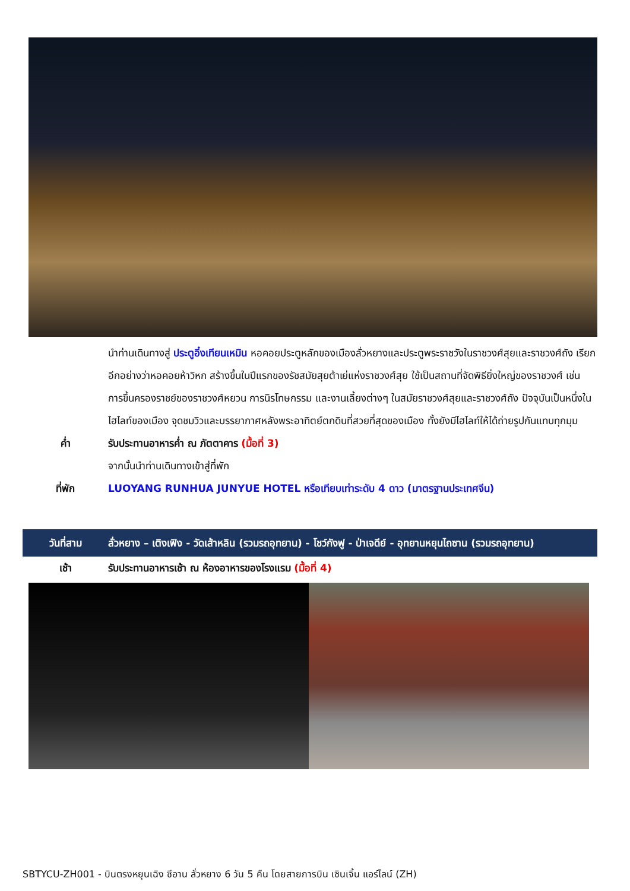นำท่านเดินทางสู่ ประตูอิ๋งเทียนเหมิน หอคอยประตูหลักของเมืองลั่วหยางและประตูพระราชวังในราชวงศ์สุยและราชวงศ์ถัง เรียกอีกอย่างว่าหอคอยห้าวิหก สร้างขึ้นในปีแรกของรัชสมัยสุยต้าเย่แห่งราชวงศ์สุย ใช้เป็นสถานที่จัดพิธียิ่งใหญ่ของราชวงศ์ เช่น การขึ้นครองราชย์ของราชวงศ์หยวน การนิรโทษกรรม และงานเลี้ยงต่างๆ ในสมัยราชวงศ์สุยและราชวงศ์ถัง ปัจจุบันเป็นหนึ่งในไฮไลท์ของเมือง จุดชมวิวและบรรยากาศหลังพระอาทิตย์ตกดินที่สวยที่สุดของเมือง ทั้งยังมีไฮไลท์ให้ได้ถ่ายรูปกันแทบทุกมุม
ค่ำ รับประทานอาหารค่ำ ณ ภัตตาคาร (มื้อที่ 3)
จากนั้นนำท่านเดินทางเข้าสู่ที่พัก
ที่พัก LUOYANG RUNHUA JUNYUE HOTEL หรือเทียบเท่าระดับ 4 ดาว (มาตรฐานประเทศจีน)
วันที่สาม ลั่วหยาง – เติงเฟิง - วัดเส้าหลิน (รวมรถอุทยาน) - โชว์กังฟู - ป่าเจดีย์ - อุทยานหยุนไถซาน (รวมรถอุทยาน)
เช้า รับประทานอาหารเช้า ณ ห้องอาหารของโรงแรม (มื้อที่ 4)
SBTYCU-ZH001 - บินตรงหยุนเฉิง ซีอาน ลั่วหยาง 6 วัน 5 คืน โดยสายการบิน เซินเจิ้น แอร์ไลน์ (ZH)